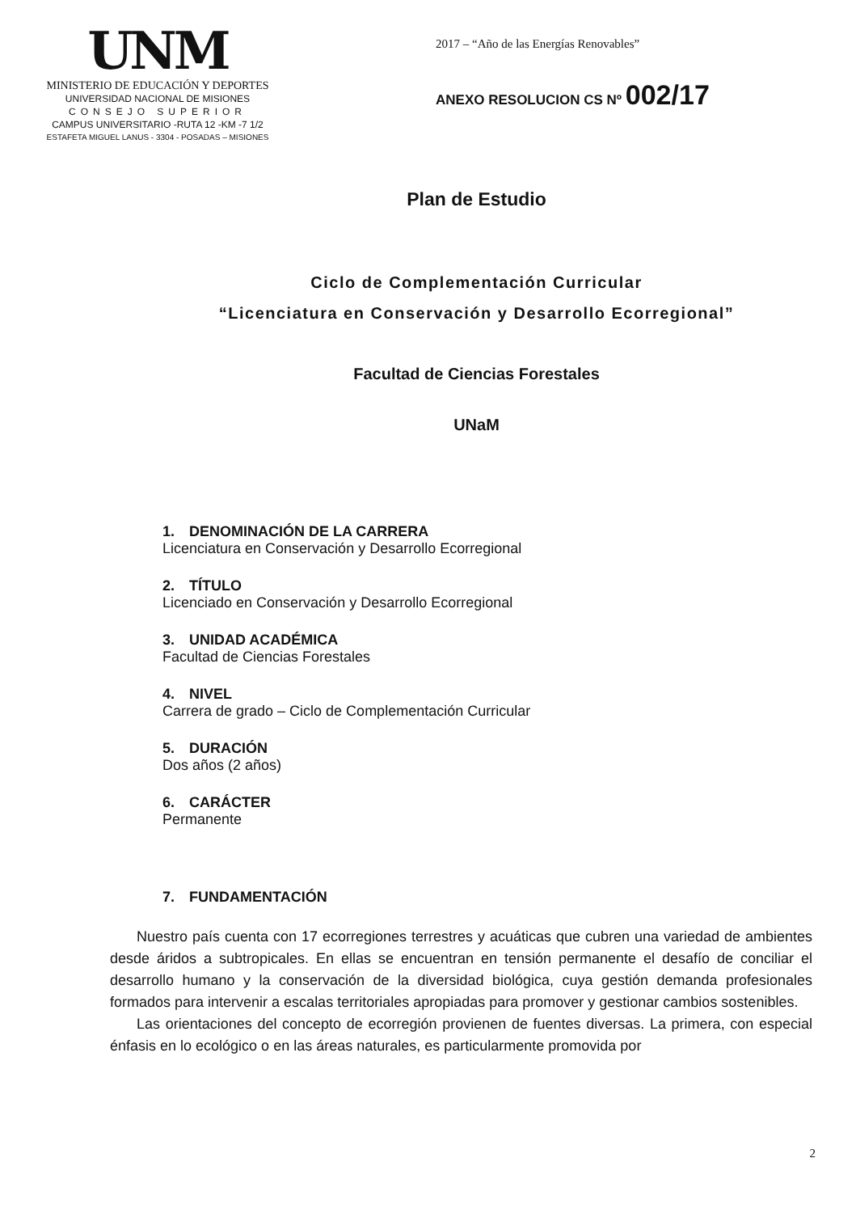UNM
MINISTERIO DE EDUCACIÓN Y DEPORTES
UNIVERSIDAD NACIONAL DE MISIONES
CONSEJO SUPERIOR
CAMPUS UNIVERSITARIO -RUTA 12 -KM -7 1/2
ESTAFETA MIGUEL LANUS - 3304 - POSADAS – MISIONES
2017 – “Año de las Energías Renovables”
ANEXO RESOLUCION CS Nº 002/17
Plan de Estudio
Ciclo de Complementación Curricular
“Licenciatura en Conservación y Desarrollo Ecorregional”
Facultad de Ciencias Forestales
UNaM
1. DENOMINACIÓN DE LA CARRERA
Licenciatura en Conservación y Desarrollo Ecorregional
2. TÍTULO
Licenciado en Conservación y Desarrollo Ecorregional
3. UNIDAD ACADÉMICA
Facultad de Ciencias Forestales
4. NIVEL
Carrera de grado – Ciclo de Complementación Curricular
5. DURACIÓN
Dos años (2 años)
6. CARÁCTER
Permanente
7. FUNDAMENTACIÓN
Nuestro país cuenta con 17 ecorregiones terrestres y acuáticas que cubren una variedad de ambientes desde áridos a subtropicales. En ellas se encuentran en tensión permanente el desafío de conciliar el desarrollo humano y la conservación de la diversidad biológica, cuya gestión demanda profesionales formados para intervenir a escalas territoriales apropiadas para promover y gestionar cambios sostenibles.
Las orientaciones del concepto de ecorregión provienen de fuentes diversas. La primera, con especial énfasis en lo ecológico o en las áreas naturales, es particularmente promovida por
2